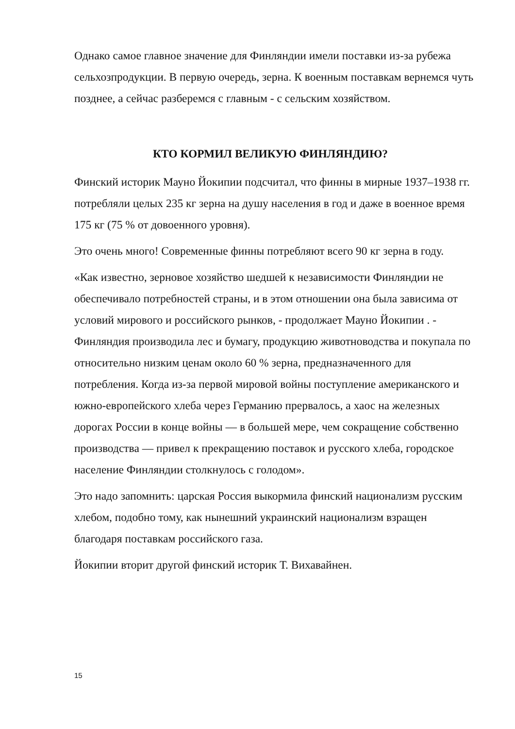Однако самое главное значение для Финляндии имели поставки из-за рубежа сельхозпродукции. В первую очередь, зерна. К военным поставкам вернемся чуть позднее, а сейчас разберемся с главным - с сельским хозяйством.
КТО КОРМИЛ ВЕЛИКУЮ ФИНЛЯНДИЮ?
Финский историк Мауно Йокипии подсчитал, что финны в мирные 1937–1938 гг. потребляли целых 235 кг зерна на душу населения в год и даже в военное время 175 кг (75 % от довоенного уровня).
Это очень много! Современные финны потребляют всего 90 кг зерна в году.
«Как известно, зерновое хозяйство шедшей к независимости Финляндии не обеспечивало потребностей страны, и в этом отношении она была зависима от условий мирового и российского рынков, - продолжает Мауно Йокипии . - Финляндия производила лес и бумагу, продукцию животноводства и покупала по относительно низким ценам около 60 % зерна, предназначенного для потребления. Когда из-за первой мировой войны поступление американского и южно-европейского хлеба через Германию прервалось, а хаос на железных дорогах России в конце войны — в большей мере, чем сокращение собственно производства — привел к прекращению поставок и русского хлеба, городское население Финляндии столкнулось с голодом».
Это надо запомнить: царская Россия выкормила финский национализм русским хлебом, подобно тому, как нынешний украинский национализм взращен благодаря поставкам российского газа.
Йокипии вторит другой финский историк Т. Вихавайнен.
15